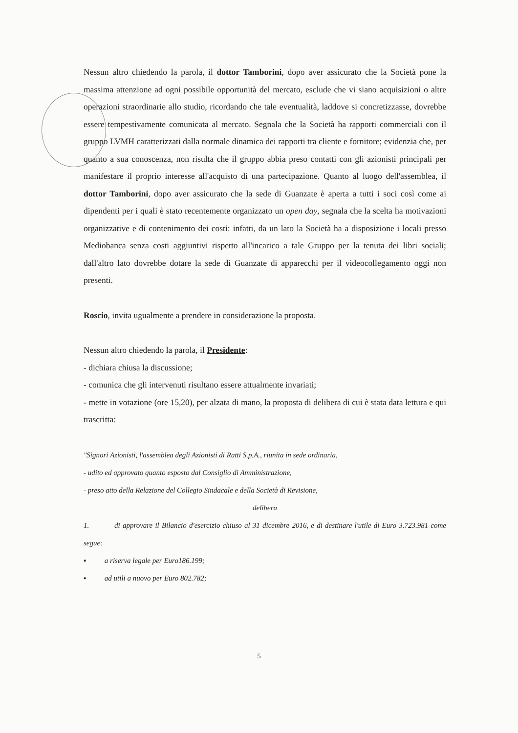Nessun altro chiedendo la parola, il dottor Tamborini, dopo aver assicurato che la Società pone la massima attenzione ad ogni possibile opportunità del mercato, esclude che vi siano acquisizioni o altre operazioni straordinarie allo studio, ricordando che tale eventualità, laddove si concretizzasse, dovrebbe essere tempestivamente comunicata al mercato. Segnala che la Società ha rapporti commerciali con il gruppo LVMH caratterizzati dalla normale dinamica dei rapporti tra cliente e fornitore; evidenzia che, per quanto a sua conoscenza, non risulta che il gruppo abbia preso contatti con gli azionisti principali per manifestare il proprio interesse all'acquisto di una partecipazione. Quanto al luogo dell'assemblea, il dottor Tamborini, dopo aver assicurato che la sede di Guanzate è aperta a tutti i soci così come ai dipendenti per i quali è stato recentemente organizzato un open day, segnala che la scelta ha motivazioni organizzative e di contenimento dei costi: infatti, da un lato la Società ha a disposizione i locali presso Mediobanca senza costi aggiuntivi rispetto all'incarico a tale Gruppo per la tenuta dei libri sociali; dall'altro lato dovrebbe dotare la sede di Guanzate di apparecchi per il videocollegamento oggi non presenti.
Roscio, invita ugualmente a prendere in considerazione la proposta.
Nessun altro chiedendo la parola, il Presidente:
- dichiara chiusa la discussione;
- comunica che gli intervenuti risultano essere attualmente invariati;
- mette in votazione (ore 15,20), per alzata di mano, la proposta di delibera di cui è stata data lettura e qui trascritta:
"Signori Azionisti, l'assemblea degli Azionisti di Ratti S.p.A., riunita in sede ordinaria,
- udito ed approvato quanto esposto dal Consiglio di Amministrazione,
- preso atto della Relazione del Collegio Sindacale e della Società di Revisione,
delibera
1. di approvare il Bilancio d'esercizio chiuso al 31 dicembre 2016, e di destinare l'utile di Euro 3.723.981 come segue:
▪ a riserva legale per Euro186.199;
▪ ad utili a nuovo per Euro 802.782;
5